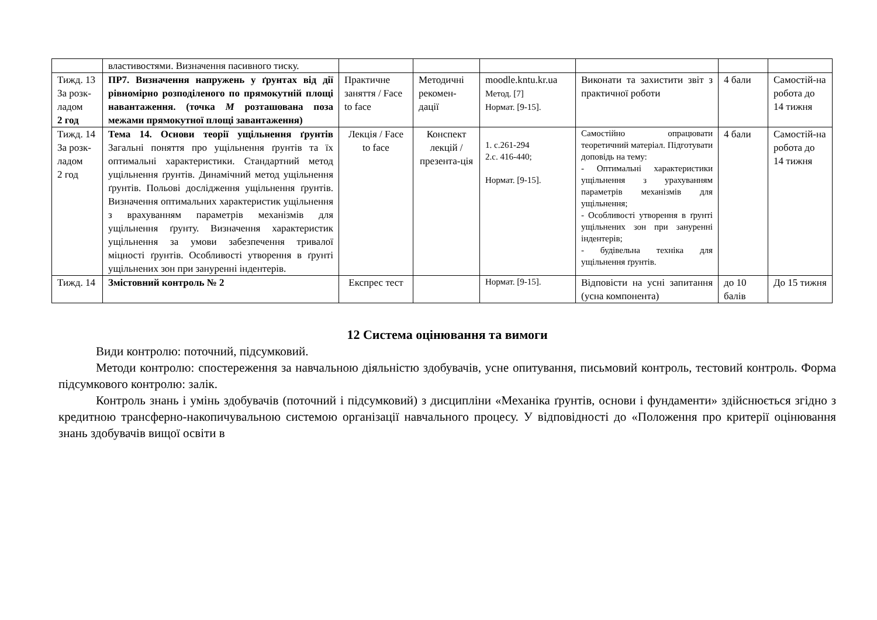| | властивостями. Визначення пасивного тиску. | | | | | | |
| Тижд. 13 За розк-ладом 2 год | ПР7. Визначення напружень у ґрунтах від дії рівномірно розподіленого по прямокутній площі навантаження. (точка М розташована поза межами прямокутної площі завантаження) | Практичне заняття / Face to face | Методичні рекомен-дації | moodle.kntu.kr.ua Метод. [7] Нормат. [9-15]. | Виконати та захистити звіт з практичної роботи | 4 бали | Самостій-на робота до 14 тижня |
| Тижд. 14 За розк-ладом 2 год | Тема 14. Основи теорії ущільнення ґрунтів Загальні поняття про ущільнення ґрунтів та їх оптимальні характеристики. Стандартний метод ущільнення ґрунтів. Динамічний метод ущільнення ґрунтів. Польові дослідження ущільнення ґрунтів. Визначення оптимальних характеристик ущільнення з врахуванням параметрів механізмів для ущільнення ґрунту. Визначення характеристик ущільнення за умови забезпечення тривалої міцності ґрунтів. Особливості утворення в ґрунті ущільнених зон при зануренні індентерів. | Лекція / Face to face | Конспект лекцій / презента-ція | 1. с.261-294 2.с. 416-440; Нормат. [9-15]. | Самостійно опрацювати теоретичний матеріал. Підготувати доповідь на тему: - Оптимальні характеристики ущільнення з урахуванням параметрів механізмів для ущільнення; - Особливості утворення в ґрунті ущільнених зон при зануренні індентерів; - будівельна техніка для ущільнення ґрунтів. | 4 бали | Самостій-на робота до 14 тижня |
| Тижд. 14 | Змістовний контроль № 2 | Експрес тест | | Нормат. [9-15]. | Відповісти на усні запитання (усна компонента) | до 10 балів | До 15 тижня |
12 Система оцінювання та вимоги
Види контролю: поточний, підсумковий.
Методи контролю: спостереження за навчальною діяльністю здобувачів, усне опитування, письмовий контроль, тестовий контроль. Форма підсумкового контролю: залік.
Контроль знань і умінь здобувачів (поточний і підсумковий) з дисципліни «Механіка ґрунтів, основи і фундаменти» здійснюється згідно з кредитною трансферно-накопичувальною системою організації навчального процесу. У відповідності до «Положення про критерії оцінювання знань здобувачів вищої освіти в